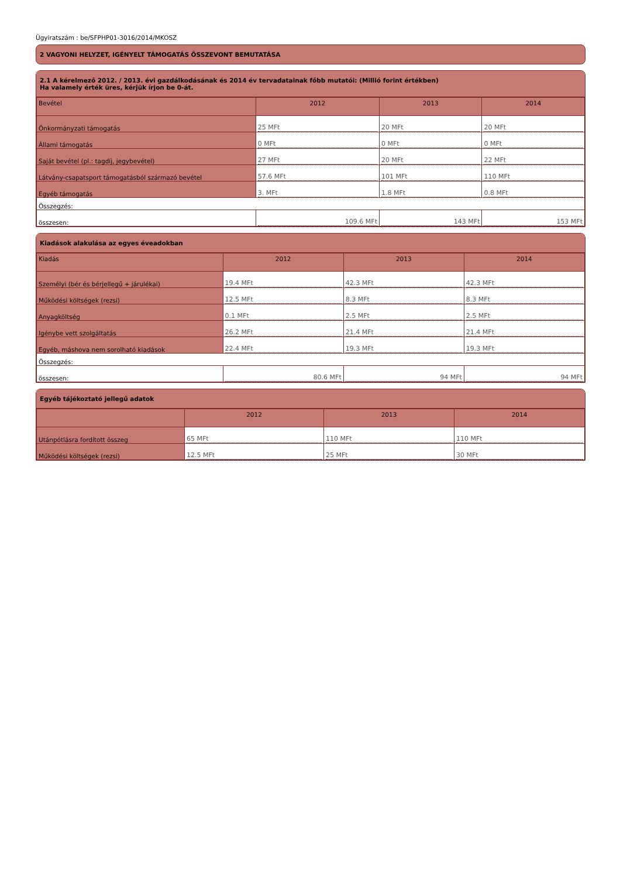Ügyiratszám : be/SFPHP01-3016/2014/MKOSZ
2 VAGYONI HELYZET, IGÉNYELT TÁMOGATÁS ÖSSZEVONT BEMUTATÁSA
2.1 A kérelmező 2012. / 2013. évi gazdálkodásának és 2014 év tervadatainak főbb mutatói: (Millió forint értékben)
Ha valamely érték üres, kérjük írjon be 0-át.
| Bevétel | 2012 | 2013 | 2014 |
| --- | --- | --- | --- |
| Önkormányzati támogatás | 25 MFt | 20 MFt | 20 MFt |
| Állami támogatás | 0 MFt | 0 MFt | 0 MFt |
| Saját bevétel (pl.: tagdíj, jegybevétel) | 27 MFt | 20 MFt | 22 MFt |
| Látvány-csapatsport támogatásból származó bevétel | 57.6 MFt | 101 MFt | 110 MFt |
| Egyéb támogatás | 3. MFt | 1.8 MFt | 0.8 MFt |
| Összegzés: | | | |
| összesen: | 109.6 MFt | 143 MFt | 153 MFt |
Kiadások alakulása az egyes éveadokban
| Kiadás | 2012 | 2013 | 2014 |
| --- | --- | --- | --- |
| Személyi (bér és bérjellegű + járulékai) | 19.4 MFt | 42.3 MFt | 42.3 MFt |
| Működési költségek (rezsi) | 12.5 MFt | 8.3 MFt | 8.3 MFt |
| Anyagköltség | 0.1 MFt | 2.5 MFt | 2.5 MFt |
| Igénybe vett szolgáltatás | 26.2 MFt | 21.4 MFt | 21.4 MFt |
| Egyéb, máshova nem sorolható kiadások | 22.4 MFt | 19.3 MFt | 19.3 MFt |
| Összegzés: | | | |
| összesen: | 80.6 MFt | 94 MFt | 94 MFt |
Egyéb tájékoztató jellegű adatok
| | 2012 | 2013 | 2014 |
| --- | --- | --- | --- |
| Utánpótlásra fordított összeg | 65 MFt | 110 MFt | 110 MFt |
| Működési költségek (rezsi) | 12.5 MFt | 25 MFt | 30 MFt |